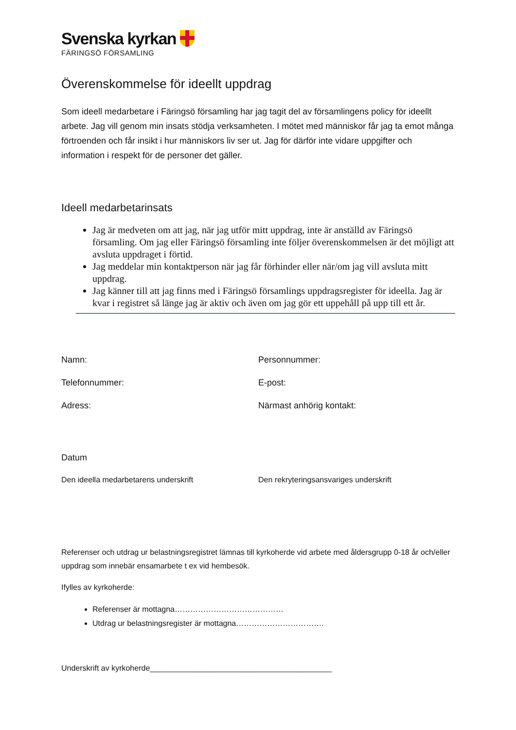Svenska kyrkan
FÄRINGSÖ FÖRSAMLING
Överenskommelse för ideellt uppdrag
Som ideell medarbetare i Färingsö församling har jag tagit del av församlingens policy för ideellt arbete. Jag vill genom min insats stödja verksamheten. I mötet med människor får jag ta emot många förtroenden och får insikt i hur människors liv ser ut. Jag för därför inte vidare uppgifter och information i respekt för de personer det gäller.
Ideell medarbetarinsats
Jag är medveten om att jag, när jag utför mitt uppdrag, inte är anställd av Färingsö församling. Om jag eller Färingsö församling inte följer överenskommelsen är det möjligt att avsluta uppdraget i förtid.
Jag meddelar min kontaktperson när jag får förhinder eller när/om jag vill avsluta mitt uppdrag.
Jag känner till att jag finns med i Färingsö församlings uppdragsregister för ideella. Jag är kvar i registret så länge jag är aktiv och även om jag gör ett uppehåll på upp till ett år.
Namn: Personnummer:
Telefonnummer: E-post:
Adress: Närmast anhörig kontakt:
Datum
Den ideella medarbetarens underskrift Den rekryteringsansvariges underskrift
Referenser och utdrag ur belastningsregistret lämnas till kyrkoherde vid arbete med åldersgrupp 0-18 år och/eller uppdrag som innebär ensamarbete t ex vid hembesök.
Ifylles av kyrkoherde:
Referenser är mottagna……………………………………
Utdrag ur belastningsregister är mottagna…………………………….
Underskrift av kyrkoherde__________________________________________